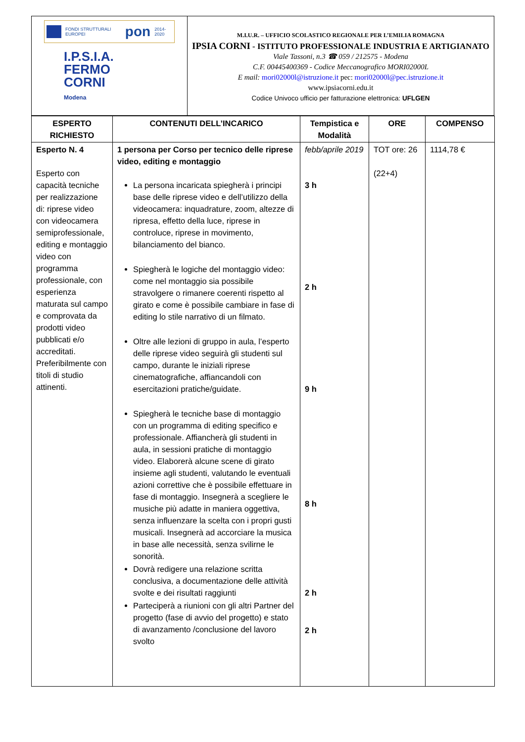FONDI STRUTTURALI EUROPEI pon 2014-2020
I.P.S.I.A.
FERMO CORNI
Modena
M.I.U.R. – UFFICIO SCOLASTICO REGIONALE PER L’EMILIA ROMAGNA
IPSIA CORNI - ISTITUTO PROFESSIONALE INDUSTRIA E ARTIGIANATO
Viale Tassoni, n.3 ☎ 059 / 212575 - Modena
C.F. 00445400369 - Codice Meccanografico MORI02000L
E mail: mori02000l@istruzione.it pec: mori02000l@pec.istruzione.it
www.ipsiacorni.edu.it
Codice Univoco ufficio per fatturazione elettronica: UFLGEN
| ESPERTO RICHIESTO | CONTENUTI DELL’INCARICO | Tempistica e Modalità | ORE | COMPENSO |
| --- | --- | --- | --- | --- |
| Esperto N. 4 Esperto con capacità tecniche per realizzazione di: riprese video con videocamera semiprofessionale, editing e montaggio video con programma professionale, con esperienza maturata sul campo e comprovata da prodotti video pubblicati e/o accreditati. Preferibilmente con titoli di studio attinenti. | 1 persona per Corso per tecnico delle riprese video, editing e montaggio La persona incaricata spiegherà i principi base delle riprese video e dell’utilizzo della videocamera: inquadrature, zoom, altezze di ripresa, effetto della luce, riprese in controluce, riprese in movimento, bilanciamento del bianco. Spiegherà le logiche del montaggio video: come nel montaggio sia possibile stravolgere o rimanere coerenti rispetto al girato e come è possibile cambiare in fase di editing lo stile narrativo di un filmato. Oltre alle lezioni di gruppo in aula, l’esperto delle riprese video seguirà gli studenti sul campo, durante le iniziali riprese cinematografiche, affiancandoli con esercitazioni pratiche/guidate. Spiegherà le tecniche base di montaggio con un programma di editing specifico e professionale. Affiancherà gli studenti in aula, in sessioni pratiche di montaggio video. Elaborerà alcune scene di girato insieme agli studenti, valutando le eventuali azioni correttive che è possibile effettuare in fase di montaggio. Insegnerà a scegliere le musiche più adatte in maniera oggettiva, senza influenzare la scelta con i propri gusti musicali. Insegnerà ad accorciare la musica in base alle necessità, senza svilirne le sonorità. Dovrà redigere una relazione scritta conclusiva, a documentazione delle attività svolte e dei risultati raggiunti Parteciperà a riunioni con gli altri Partner del progetto (fase di avvio del progetto) e stato di avanzamento /conclusione del lavoro svolto | febb/aprile 2019 3 h 2 h 9 h 8 h 2 h 2 h | TOT ore: 26 (22+4) | 1114,78 € |